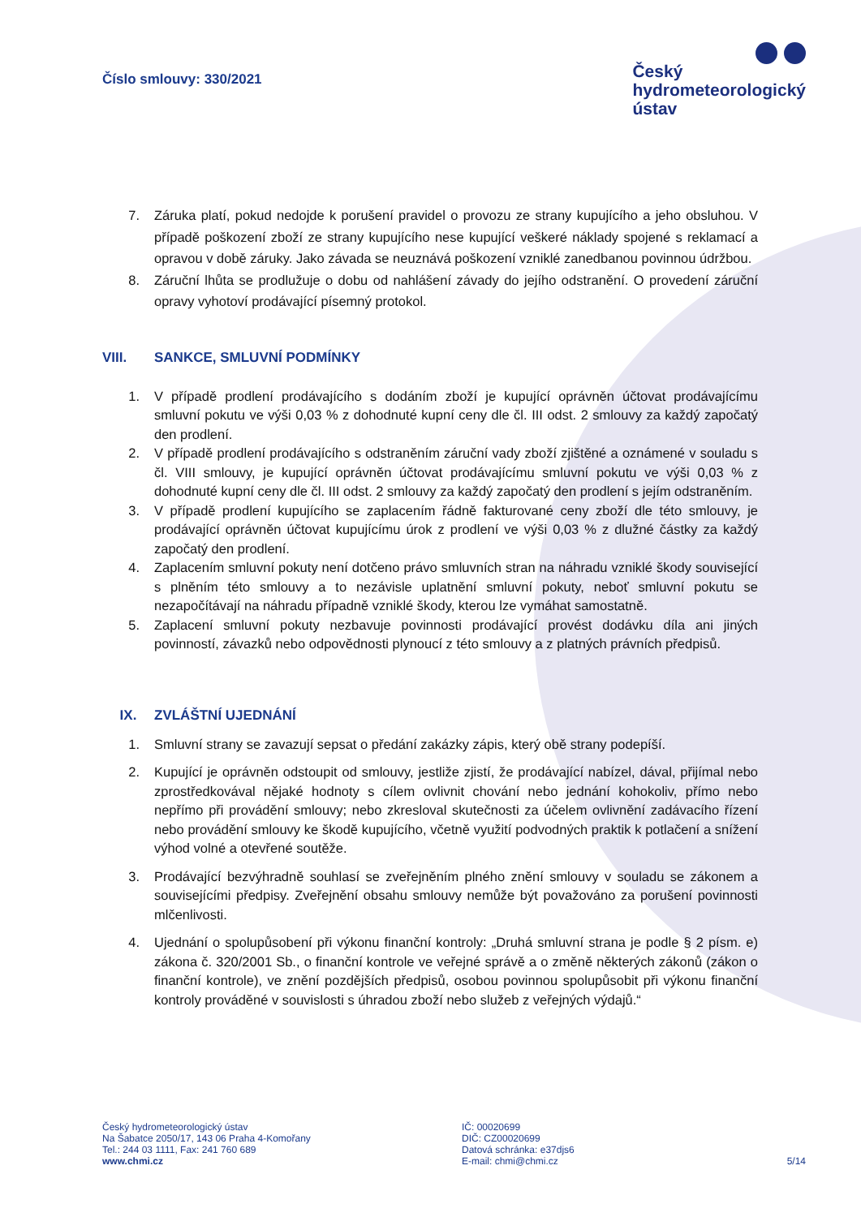Číslo smlouvy: 330/2021
Český
hydrometeorologický
ústav
7. Záruka platí, pokud nedojde k porušení pravidel o provozu ze strany kupujícího a jeho obsluhou. V případě poškození zboží ze strany kupujícího nese kupující veškeré náklady spojené s reklamací a opravou v době záruky. Jako závada se neuznává poškození vzniklé zanedbanou povinnou údržbou.
8. Záruční lhůta se prodlužuje o dobu od nahlášení závady do jejího odstranění. O provedení záruční opravy vyhotoví prodávající písemný protokol.
VIII. SANKCE, SMLUVNÍ PODMÍNKY
1. V případě prodlení prodávajícího s dodáním zboží je kupující oprávněn účtovat prodávajícímu smluvní pokutu ve výši 0,03 % z dohodnuté kupní ceny dle čl. III odst. 2 smlouvy za každý započatý den prodlení.
2. V případě prodlení prodávajícího s odstraněním záruční vady zboží zjištěné a oznámené v souladu s čl. VIII smlouvy, je kupující oprávněn účtovat prodávajícímu smluvní pokutu ve výši 0,03 % z dohodnuté kupní ceny dle čl. III odst. 2 smlouvy za každý započatý den prodlení s jejím odstraněním.
3. V případě prodlení kupujícího se zaplacením řádně fakturované ceny zboží dle této smlouvy, je prodávající oprávněn účtovat kupujícímu úrok z prodlení ve výši 0,03 % z dlužné částky za každý započatý den prodlení.
4. Zaplacením smluvní pokuty není dotčeno právo smluvních stran na náhradu vzniklé škody související s plněním této smlouvy a to nezávisle uplatnění smluvní pokuty, neboť smluvní pokutu se nezapočítávají na náhradu případně vzniklé škody, kterou lze vymáhat samostatně.
5. Zaplacení smluvní pokuty nezbavuje povinnosti prodávající provést dodávku díla ani jiných povinností, závazků nebo odpovědnosti plynoucí z této smlouvy a z platných právních předpisů.
IX. ZVLÁŠTNÍ UJEDNÁNÍ
1. Smluvní strany se zavazují sepsat o předání zakázky zápis, který obě strany podepíší.
2. Kupující je oprávněn odstoupit od smlouvy, jestliže zjistí, že prodávající nabízel, dával, přijímal nebo zprostředkovával nějaké hodnoty s cílem ovlivnit chování nebo jednání kohokoliv, přímo nebo nepřímo při provádění smlouvy; nebo zkresloval skutečnosti za účelem ovlivnění zadávacího řízení nebo provádění smlouvy ke škodě kupujícího, včetně využití podvodných praktik k potlačení a snížení výhod volné a otevřené soutěže.
3. Prodávající bezvýhradně souhlasí se zveřejněním plného znění smlouvy v souladu se zákonem a souvisejícími předpisy. Zveřejnění obsahu smlouvy nemůže být považováno za porušení povinnosti mlčenlivosti.
4. Ujednání o spolupůsobení při výkonu finanční kontroly: „Druhá smluvní strana je podle § 2 písm. e) zákona č. 320/2001 Sb., o finanční kontrole ve veřejné správě a o změně některých zákonů (zákon o finanční kontrole), ve znění pozdějších předpisů, osobou povinnou spolupůsobit při výkonu finanční kontroly prováděné v souvislosti s úhradou zboží nebo služeb z veřejných výdajů.“
Český hydrometeorologický ústav
Na Šabatce 2050/17, 143 06 Praha 4-Komořany
Tel.: 244 03 1111, Fax: 241 760 689
www.chmi.cz
IČ: 00020699
DIČ: CZ00020699
Datová schránka: e37djs6
E-mail: chmi@chmi.cz
5/14